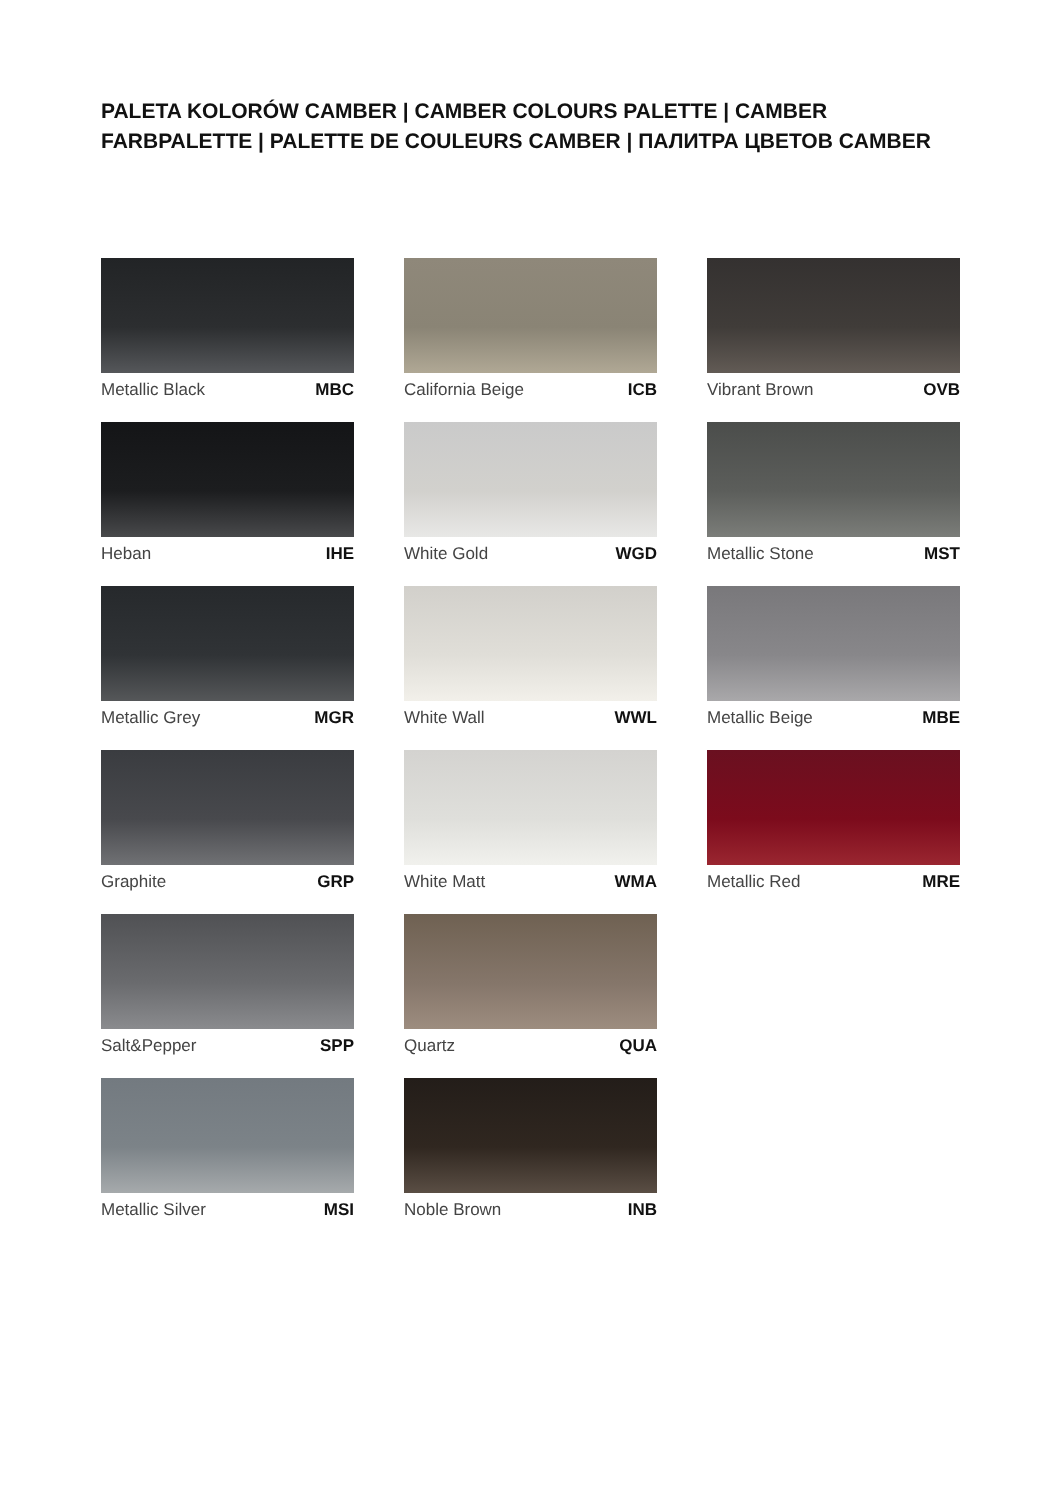PALETA KOLORÓW CAMBER | CAMBER COLOURS PALETTE | CAMBER FARBPALETTE | PALETTE DE COULEURS CAMBER | ПАЛИТРА ЦВЕТОВ CAMBER
Metallic Black MBC
Heban IHE
Metallic Grey MGR
Graphite GRP
Salt&Pepper SPP
Metallic Silver MSI
California Beige ICB
White Gold WGD
White Wall WWL
White Matt WMA
Quartz QUA
Noble Brown INB
Vibrant Brown OVB
Metallic Stone MST
Metallic Beige MBE
Metallic Red MRE